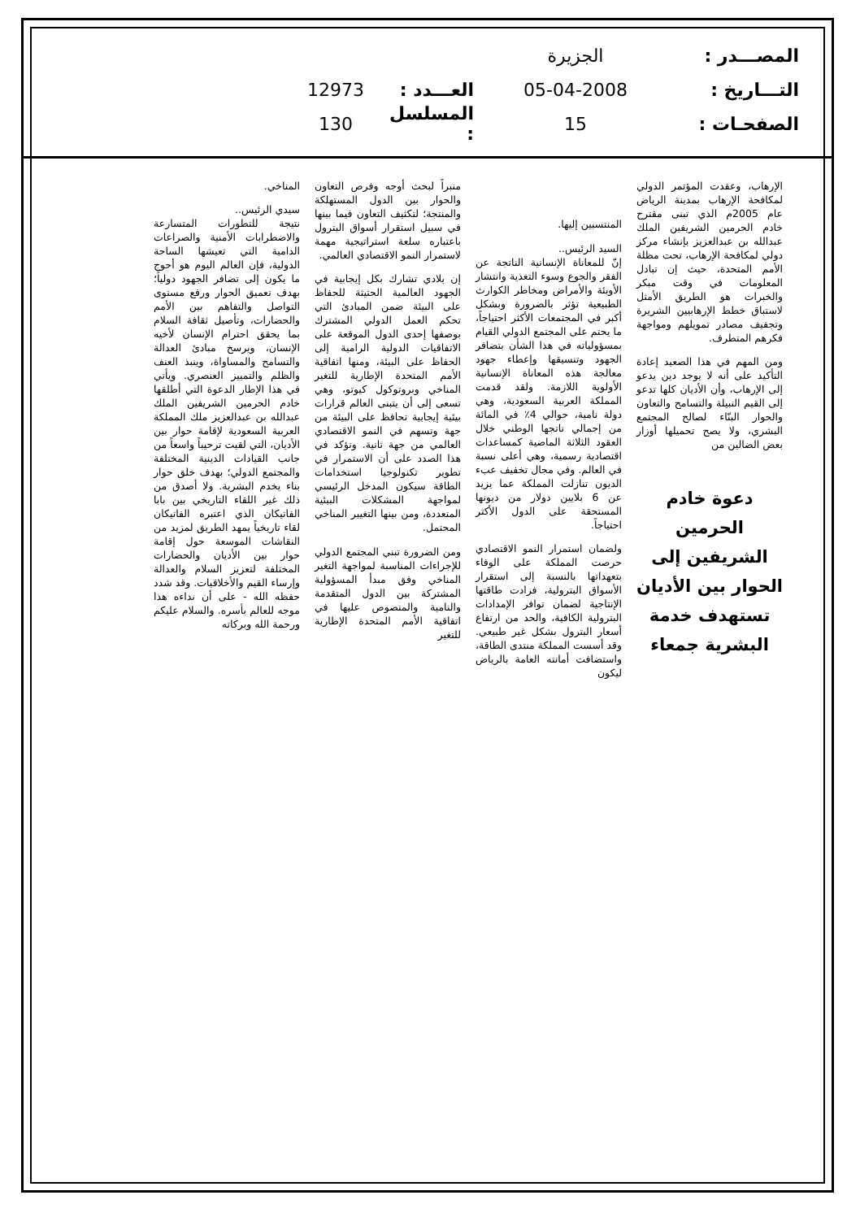المصـــدر : الجزيرة
التـــاريخ : 05-04-2008 العـــدد : 12973
الصفحـات : 15 المسلسل : 130
الإرهاب، وعقدت المؤتمر الدولي لمكافحة الإرهاب بمدينة الرياض عام 2005م الذي تبنى مقترح خادم الحرمين الشريفين الملك عبدالله بن عبدالعزيز بإنشاء مركز دولي لمكافحة الإرهاب، تحت مظلة الأمم المتحدة، حيث إن تبادل المعلومات في وقت مبكر والخبرات هو الطريق الأمثل لاستباق خطط الإرهابيين الشريرة وتجفيف مصادر تمويلهم ومواجهة فكرهم المتطرف.
ومن المهم في هذا الصعيد إعادة التأكيد على أنه لا يوجد دين يدعو إلى الإرهاب، وأن الأديان كلها تدعو إلى القيم النبيلة والتسامح والتعاون والحوار البنّاء لصالح المجتمع البشري، ولا يصح تحميلها أوزار بعض الضالين من
دعوة خادم الحرمين الشريفين إلى الحوار بين الأديان تستهدف خدمة البشرية جمعاء
المنتسبين إليها.
السيد الرئيس..
إنّ للمعاناة الإنسانية الناتجة عن الفقر والجوع وسوء التغذية وانتشار الأوبئة والأمراض ومخاطر الكوارث الطبيعية تؤثر بالضرورة وبشكل أكبر في المجتمعات الأكثر احتياجاً، ما يحتم على المجتمع الدولي القيام بمسؤولياته في هذا الشأن بتضافر الجهود وتنسيقها وإعطاء جهود معالجة هذه المعاناة الإنسانية الأولوية اللازمة. ولقد قدمت المملكة العربية السعودية، وهي دولة نامية، حوالي 4٪ في المائة من إجمالي ناتجها الوطني خلال العقود الثلاثة الماضية كمساعدات اقتصادية رسمية، وهي أعلى نسبة في العالم. وفي مجال تخفيف عبء الديون تنازلت المملكة عما يزيد عن 6 بلايين دولار من ديونها المستحقة على الدول الأكثر احتياجاً.
ولضمان استمرار النمو الاقتصادي حرصت المملكة على الوفاء بتعهداتها بالنسبة إلى استقرار الأسواق البترولية، فزادت طاقتها الإنتاجية لضمان توافر الإمدادات البترولية الكافية، والحد من ارتفاع أسعار البترول بشكل غير طبيعي. وقد أسست المملكة منتدى الطاقة، واستضافت أمانته العامة بالرياض ليكون
منبراً لبحث أوجه وفرص التعاون والحوار بين الدول المستهلكة والمنتجة؛ لتكثيف التعاون فيما بينها في سبيل استقرار أسواق البترول باعتباره سلعة استراتيجية مهمة لاستمرار النمو الاقتصادي العالمي.
إن بلادي تشارك بكل إيجابية في الجهود العالمية الحثيثة للحفاظ على البيئة ضمن المبادئ التي تحكم العمل الدولي المشترك بوصفها إحدى الدول الموقعة على الاتفاقيات الدولية الرامية إلى الحفاظ على البيئة، ومنها اتفاقية الأمم المتحدة الإطارية للتغير المناخي وبروتوكول كيوتو، وهي تسعى إلى أن يتبنى العالم قرارات بيئية إيجابية تحافظ على البيئة من جهة وتسهم في النمو الاقتصادي العالمي من جهة ثانية. وتؤكد في هذا الصدد على أن الاستمرار في تطوير تكنولوجيا استخدامات الطاقة سيكون المدخل الرئيسي لمواجهة المشكلات البيئية المتعددة، ومن بينها التغيير المناخي المحتمل.
ومن الضرورة تبني المجتمع الدولي للإجراءات المناسبة لمواجهة التغير المناخي وفق مبدأ المسؤولية المشتركة بين الدول المتقدمة والنامية والمنصوص عليها في اتفاقية الأمم المتحدة الإطارية للتغير
المناخي.
سيدي الرئيس..
نتيجة للتطورات المتسارعة والاضطرابات الأمنية والصراعات الدامية التي تعيشها الساحة الدولية، فإن العالم اليوم هو أحوج ما يكون إلى تضافر الجهود دولياً؛ بهدف تعميق الحوار ورفع مستوى التواصل والتفاهم بين الأمم والحضارات، وتأصيل ثقافة السلام بما يحقق احترام الإنسان لأخيه الإنسان، ويرسخ مبادئ العدالة والتسامح والمساواة، وينبذ العنف والظلم والتمييز العنصري. ويأتي في هذا الإطار الدعوة التي أطلقها خادم الحرمين الشريفين الملك عبدالله بن عبدالعزيز ملك المملكة العربية السعودية لإقامة حوار بين الأديان، التي لقيت ترحيباً واسعاً من جانب القيادات الدينية المختلفة والمجتمع الدولي؛ بهدف خلق حوار بناء يخدم البشرية. ولا أصدق من ذلك غير اللقاء التاريخي بين بابا الفاتيكان الذي اعتبره الفاتيكان لقاء تاريخياً يمهد الطريق لمزيد من النقاشات الموسعة حول إقامة حوار بين الأديان والحضارات المختلفة لتعزيز السلام والعدالة وإرساء القيم والأخلاقيات. وقد شدد حفظه الله - على أن نداءه هذا موجه للعالم بأسره. والسلام عليكم ورحمة الله وبركاته